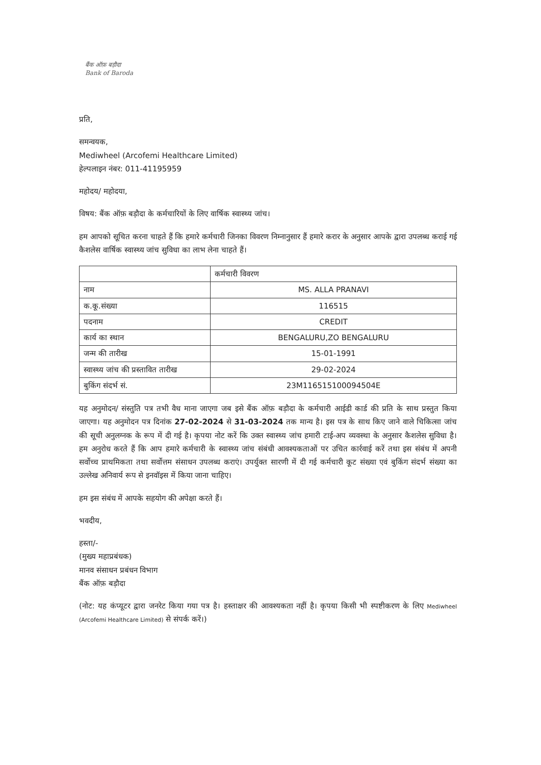बैंक ऑफ़ बड़ौदा
Bank of Baroda
प्रति,
समन्वयक,
Mediwheel (Arcofemi Healthcare Limited)
हेल्पलाइन नंबर: 011-41195959
महोदय/ महोदया,
विषय: बैंक ऑफ़ बड़ौदा के कर्मचारियों के लिए वार्षिक स्वास्थ्य जांच।
हम आपको सूचित करना चाहते हैं कि हमारे कर्मचारी जिनका विवरण निम्नानुसार हैं हमारे करार के अनुसार आपके द्वारा उपलब्ध कराई गई कैशलेस वार्षिक स्वास्थ्य जांच सुविधा का लाभ लेना चाहते हैं।
| | कर्मचारी विवरण |
| नाम | MS. ALLA PRANAVI |
| क.कू.संख्या | 116515 |
| पदनाम | CREDIT |
| कार्य का स्थान | BENGALURU,ZO BENGALURU |
| जन्म की तारीख | 15-01-1991 |
| स्वास्थ्य जांच की प्रस्तावित तारीख | 29-02-2024 |
| बुकिंग संदर्भ सं. | 23M116515100094504E |
यह अनुमोदन/ संस्तुति पत्र तभी वैध माना जाएगा जब इसे बैंक ऑफ़ बड़ौदा के कर्मचारी आईडी कार्ड की प्रति के साथ प्रस्तुत किया जाएगा। यह अनुमोदन पत्र दिनांक 27-02-2024 से 31-03-2024 तक मान्य है। इस पत्र के साथ किए जाने वाले चिकित्सा जांच की सूची अनुलग्नक के रूप में दी गई है। कृपया नोट करें कि उक्त स्वास्थ्य जांच हमारी टाई-अप व्यवस्था के अनुसार कैशलेस सुविधा है। हम अनुरोध करते हैं कि आप हमारे कर्मचारी के स्वास्थ्य जांच संबंधी आवश्यकताओं पर उचित कार्रवाई करें तथा इस संबंध में अपनी सर्वोच्च प्राथमिकता तथा सर्वोत्तम संसाधन उपलब्ध कराएं। उपर्युक्त सारणी में दी गई कर्मचारी कूट संख्या एवं बुकिंग संदर्भ संख्या का उल्लेख अनिवार्य रूप से इनवॉइस में किया जाना चाहिए।
हम इस संबंध में आपके सहयोग की अपेक्षा करते हैं।
भवदीय,
हस्ता/-
(मुख्य महाप्रबंधक)
मानव संसाधन प्रबंधन विभाग
बैंक ऑफ़ बड़ौदा
(नोट: यह कंप्यूटर द्वारा जनरेट किया गया पत्र है। हस्ताक्षर की आवश्यकता नहीं है। कृपया किसी भी स्पष्टीकरण के लिए Mediwheel (Arcofemi Healthcare Limited) से संपर्क करें।)